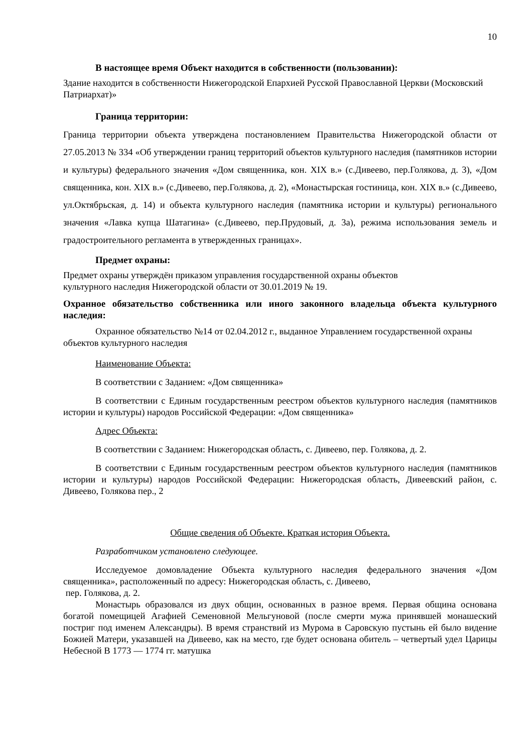10
В настоящее время Объект находится в собственности (пользовании):
Здание находится в собственности Нижегородской Епархией Русской Православной Церкви (Московский Патриархат)»
Граница территории:
Граница территории объекта утверждена постановлением Правительства Нижегородской области от 27.05.2013 № 334 «Об утверждении границ территорий объектов культурного наследия (памятников истории и культуры) федерального значения «Дом священника, кон. XIX в.» (с.Дивеево, пер.Голякова, д. 3), «Дом священника, кон. XIX в.» (с.Дивеево, пер.Голякова, д. 2), «Монастырская гостиница, кон. XIX в.» (с.Дивеево, ул.Октябрьская, д. 14) и объекта культурного наследия (памятника истории и культуры) регионального значения «Лавка купца Шатагина» (с.Дивеево, пер.Прудовый, д. 3а), режима использования земель и градостроительного регламента в утвержденных границах».
Предмет охраны:
Предмет охраны утверждён приказом управления государственной охраны объектов
культурного наследия Нижегородской области от 30.01.2019 № 19.
Охранное обязательство собственника или иного законного владельца объекта культурного наследия:
Охранное обязательство №14 от 02.04.2012 г., выданное Управлением государственной охраны объектов культурного наследия
Наименование Объекта:
В соответствии с Заданием: «Дом священника»
В соответствии с Единым государственным реестром объектов культурного наследия (памятников истории и культуры) народов Российской Федерации: «Дом священника»
Адрес Объекта:
В соответствии с Заданием: Нижегородская область, с. Дивеево, пер. Голякова, д. 2.
В соответствии с Единым государственным реестром объектов культурного наследия (памятников истории и культуры) народов Российской Федерации: Нижегородская область, Дивеевский район, с. Дивеево, Голякова пер., 2
Общие сведения об Объекте. Краткая история Объекта.
Разработчиком установлено следующее.
Исследуемое домовладение Объекта культурного наследия федерального значения «Дом священника», расположенный по адресу: Нижегородская область, с. Дивеево,
пер. Голякова, д. 2.
Монастырь образовался из двух общин, основанных в разное время. Первая община основана богатой помещицей Агафией Семеновной Мельгуновой (после смерти мужа принявшей монашеский постриг под именем Александры). В время странствий из Мурома в Саровскую пустынь ей было видение Божией Матери, указавшей на Дивеево, как на место, где будет основана обитель – четвертый удел Царицы Небесной В 1773 — 1774 гг. матушка